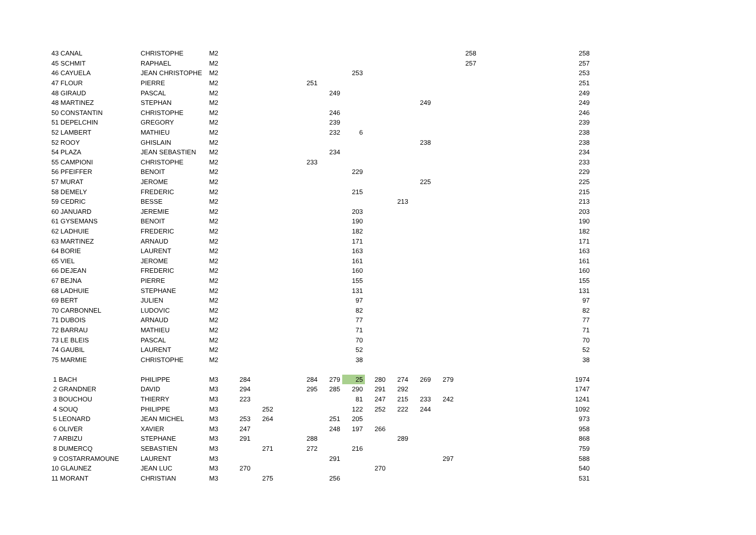| 43 CANAL | CHRISTOPHE | M2 | | | | | | | | | | | 258 | | | | | 258 |
| 45 SCHMIT | RAPHAEL | M2 | | | | | | | | | | | 257 | | | | | 257 |
| 46 CAYUELA | JEAN CHRISTOPHE | M2 | | | | | | 253 | | | | | | | | | | 253 |
| 47 FLOUR | PIERRE | M2 | | | | 251 | | | | | | | | | | | | 251 |
| 48 GIRAUD | PASCAL | M2 | | | | | 249 | | | | | | | | | | | 249 |
| 48 MARTINEZ | STEPHAN | M2 | | | | | | | | | 249 | | | | | | | 249 |
| 50 CONSTANTIN | CHRISTOPHE | M2 | | | | | 246 | | | | | | | | | | | 246 |
| 51 DEPELCHIN | GREGORY | M2 | | | | | 239 | | | | | | | | | | | 239 |
| 52 LAMBERT | MATHIEU | M2 | | | | | 232 | 6 | | | | | | | | | | 238 |
| 52 ROOY | GHISLAIN | M2 | | | | | | | | | 238 | | | | | | | 238 |
| 54 PLAZA | JEAN SEBASTIEN | M2 | | | | | 234 | | | | | | | | | | | 234 |
| 55 CAMPIONI | CHRISTOPHE | M2 | | | | 233 | | | | | | | | | | | | 233 |
| 56 PFEIFFER | BENOIT | M2 | | | | | | 229 | | | | | | | | | | 229 |
| 57 MURAT | JEROME | M2 | | | | | | | | | 225 | | | | | | | 225 |
| 58 DEMELY | FREDERIC | M2 | | | | | | 215 | | | | | | | | | | 215 |
| 59 CEDRIC | BESSE | M2 | | | | | | | | 213 | | | | | | | | 213 |
| 60 JANUARD | JEREMIE | M2 | | | | | | 203 | | | | | | | | | | 203 |
| 61 GYSEMANS | BENOIT | M2 | | | | | | 190 | | | | | | | | | | 190 |
| 62 LADHUIE | FREDERIC | M2 | | | | | | 182 | | | | | | | | | | 182 |
| 63 MARTINEZ | ARNAUD | M2 | | | | | | 171 | | | | | | | | | | 171 |
| 64 BORIE | LAURENT | M2 | | | | | | 163 | | | | | | | | | | 163 |
| 65 VIEL | JEROME | M2 | | | | | | 161 | | | | | | | | | | 161 |
| 66 DEJEAN | FREDERIC | M2 | | | | | | 160 | | | | | | | | | | 160 |
| 67 BEJNA | PIERRE | M2 | | | | | | 155 | | | | | | | | | | 155 |
| 68 LADHUIE | STEPHANE | M2 | | | | | | 131 | | | | | | | | | | 131 |
| 69 BERT | JULIEN | M2 | | | | | | 97 | | | | | | | | | | 97 |
| 70 CARBONNEL | LUDOVIC | M2 | | | | | | 82 | | | | | | | | | | 82 |
| 71 DUBOIS | ARNAUD | M2 | | | | | | 77 | | | | | | | | | | 77 |
| 72 BARRAU | MATHIEU | M2 | | | | | | 71 | | | | | | | | | | 71 |
| 73 LE BLEIS | PASCAL | M2 | | | | | | 70 | | | | | | | | | | 70 |
| 74 GAUBIL | LAURENT | M2 | | | | | | 52 | | | | | | | | | | 52 |
| 75 MARMIE | CHRISTOPHE | M2 | | | | | | 38 | | | | | | | | | | 38 |
| 1 BACH | PHILIPPE | M3 | 284 | | | 284 | 279 | 25 | 280 | 274 | 269 | 279 | | | | | | 1974 |
| 2 GRANDNER | DAVID | M3 | 294 | | | 295 | 285 | 290 | 291 | 292 | | | | | | | | 1747 |
| 3 BOUCHOU | THIERRY | M3 | 223 | | | | | 81 | 247 | 215 | 233 | 242 | | | | | | 1241 |
| 4 SOUQ | PHILIPPE | M3 | | 252 | | | | 122 | 252 | 222 | 244 | | | | | | | 1092 |
| 5 LEONARD | JEAN MICHEL | M3 | 253 | 264 | | | 251 | 205 | | | | | | | | | | 973 |
| 6 OLIVER | XAVIER | M3 | 247 | | | | 248 | 197 | 266 | | | | | | | | | 958 |
| 7 ARBIZU | STEPHANE | M3 | 291 | | | 288 | | | | 289 | | | | | | | | 868 |
| 8 DUMERCQ | SEBASTIEN | M3 | | 271 | | 272 | | 216 | | | | | | | | | | 759 |
| 9 COSTARRAMOUNE | LAURENT | M3 | | | | | 291 | | | | | 297 | | | | | | 588 |
| 10 GLAUNEZ | JEAN LUC | M3 | 270 | | | | | | 270 | | | | | | | | | 540 |
| 11 MORANT | CHRISTIAN | M3 | | 275 | | | 256 | | | | | | | | | | | 531 |